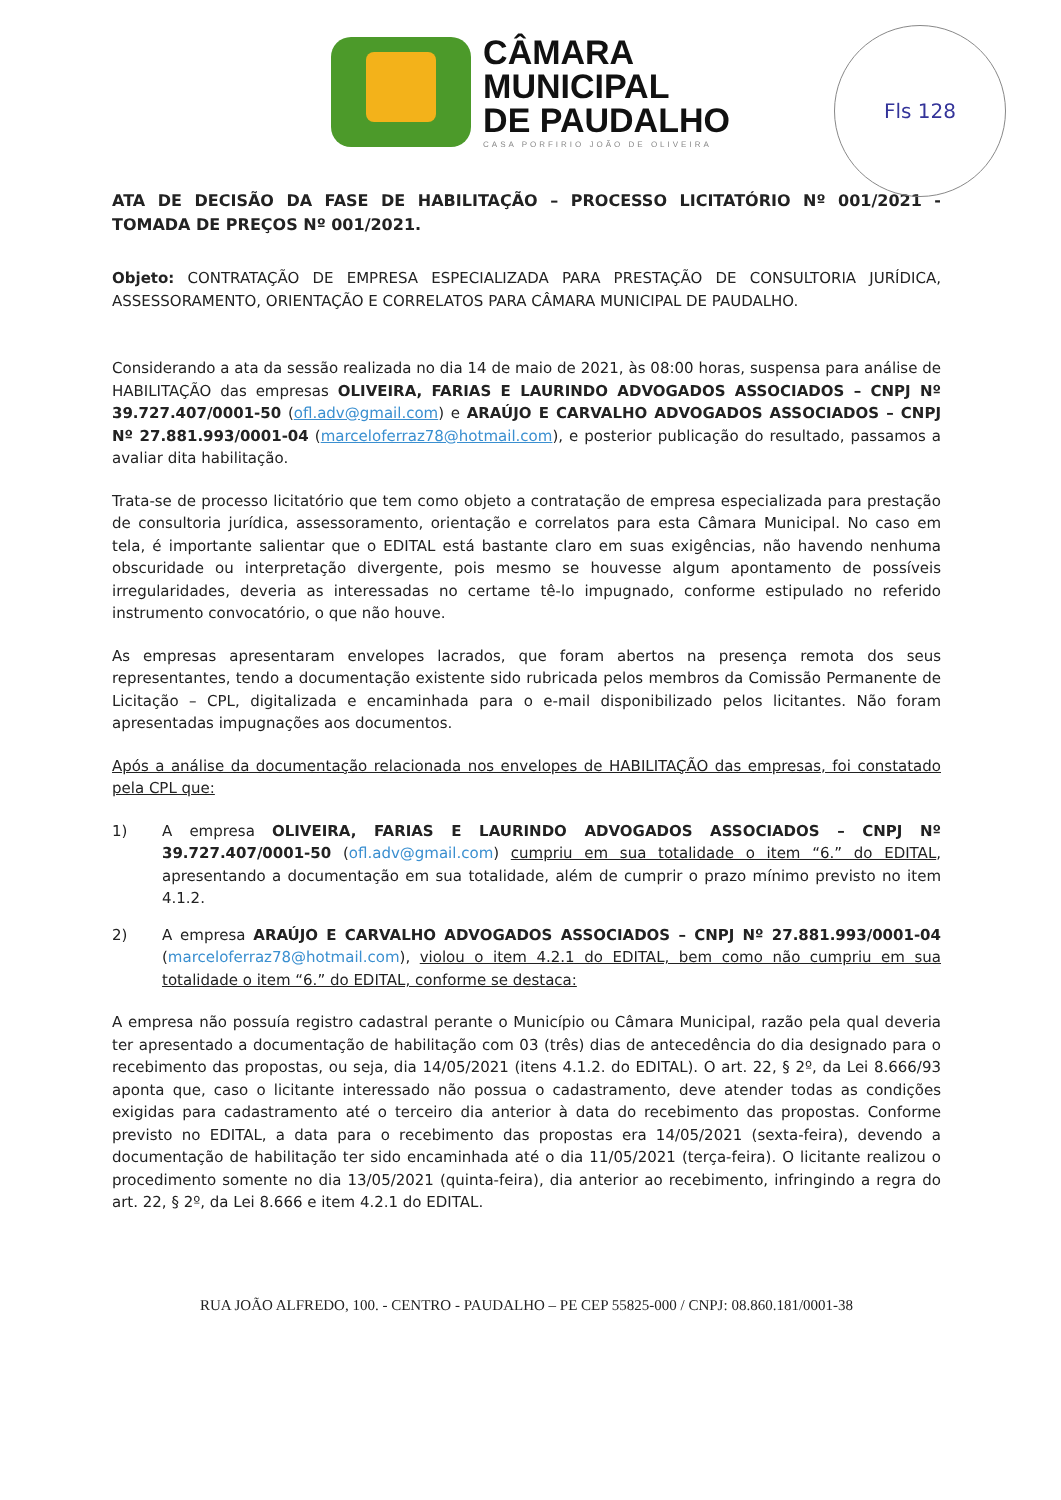Fls 128
CÂMARA
MUNICIPAL
DE PAUDALHO
CASA PORFIRIO JOÃO DE OLIVEIRA
ATA DE DECISÃO DA FASE DE HABILITAÇÃO – PROCESSO LICITATÓRIO Nº 001/2021 - TOMADA DE PREÇOS Nº 001/2021.
Objeto: CONTRATAÇÃO DE EMPRESA ESPECIALIZADA PARA PRESTAÇÃO DE CONSULTORIA JURÍDICA, ASSESSORAMENTO, ORIENTAÇÃO E CORRELATOS PARA CÂMARA MUNICIPAL DE PAUDALHO.
Considerando a ata da sessão realizada no dia 14 de maio de 2021, às 08:00 horas, suspensa para análise de HABILITAÇÃO das empresas OLIVEIRA, FARIAS E LAURINDO ADVOGADOS ASSOCIADOS – CNPJ Nº 39.727.407/0001-50 (ofl.adv@gmail.com) e ARAÚJO E CARVALHO ADVOGADOS ASSOCIADOS – CNPJ Nº 27.881.993/0001-04 (marceloferraz78@hotmail.com), e posterior publicação do resultado, passamos a avaliar dita habilitação.
Trata-se de processo licitatório que tem como objeto a contratação de empresa especializada para prestação de consultoria jurídica, assessoramento, orientação e correlatos para esta Câmara Municipal. No caso em tela, é importante salientar que o EDITAL está bastante claro em suas exigências, não havendo nenhuma obscuridade ou interpretação divergente, pois mesmo se houvesse algum apontamento de possíveis irregularidades, deveria as interessadas no certame tê-lo impugnado, conforme estipulado no referido instrumento convocatório, o que não houve.
As empresas apresentaram envelopes lacrados, que foram abertos na presença remota dos seus representantes, tendo a documentação existente sido rubricada pelos membros da Comissão Permanente de Licitação – CPL, digitalizada e encaminhada para o e-mail disponibilizado pelos licitantes. Não foram apresentadas impugnações aos documentos.
Após a análise da documentação relacionada nos envelopes de HABILITAÇÃO das empresas, foi constatado pela CPL que:
1) A empresa OLIVEIRA, FARIAS E LAURINDO ADVOGADOS ASSOCIADOS – CNPJ Nº 39.727.407/0001-50 (ofl.adv@gmail.com) cumpriu em sua totalidade o item “6.” do EDITAL, apresentando a documentação em sua totalidade, além de cumprir o prazo mínimo previsto no item 4.1.2.
2) A empresa ARAÚJO E CARVALHO ADVOGADOS ASSOCIADOS – CNPJ Nº 27.881.993/0001-04 (marceloferraz78@hotmail.com), violou o item 4.2.1 do EDITAL, bem como não cumpriu em sua totalidade o item “6.” do EDITAL, conforme se destaca:
A empresa não possuía registro cadastral perante o Município ou Câmara Municipal, razão pela qual deveria ter apresentado a documentação de habilitação com 03 (três) dias de antecedência do dia designado para o recebimento das propostas, ou seja, dia 14/05/2021 (itens 4.1.2. do EDITAL). O art. 22, § 2º, da Lei 8.666/93 aponta que, caso o licitante interessado não possua o cadastramento, deve atender todas as condições exigidas para cadastramento até o terceiro dia anterior à data do recebimento das propostas. Conforme previsto no EDITAL, a data para o recebimento das propostas era 14/05/2021 (sexta-feira), devendo a documentação de habilitação ter sido encaminhada até o dia 11/05/2021 (terça-feira). O licitante realizou o procedimento somente no dia 13/05/2021 (quinta-feira), dia anterior ao recebimento, infringindo a regra do art. 22, § 2º, da Lei 8.666 e item 4.2.1 do EDITAL.
RUA JOÃO ALFREDO, 100. - CENTRO - PAUDALHO – PE CEP 55825-000 / CNPJ: 08.860.181/0001-38